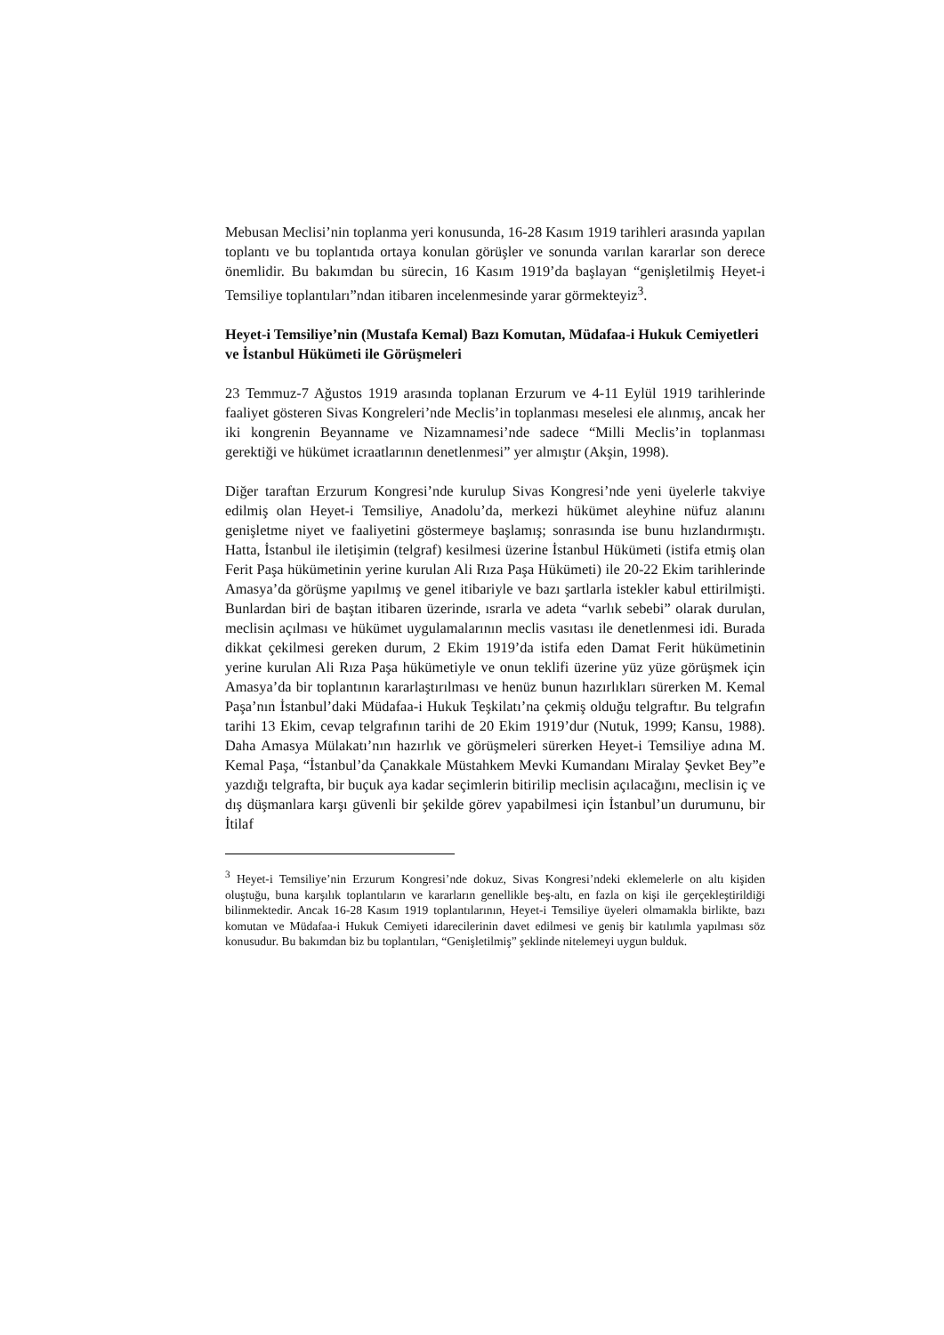Mebusan Meclisi’nin toplanma yeri konusunda, 16-28 Kasım 1919 tarihleri arasında yapılan toplantı ve bu toplantıda ortaya konulan görüşler ve sonunda varılan kararlar son derece önemlidir. Bu bakımdan bu sürecin, 16 Kasım 1919’da başlayan “genişletilmiş Heyet-i Temsiliye toplantıları”ndan itibaren incelenmesinde yarar görmekteyiz<sup>3</sup>.
Heyet-i Temsiliye’nin (Mustafa Kemal) Bazı Komutan, Müdafaa-i Hukuk Cemiyetleri ve İstanbul Hükümeti ile Görüşmeleri
23 Temmuz-7 Ağustos 1919 arasında toplanan Erzurum ve 4-11 Eylül 1919 tarihlerinde faaliyet gösteren Sivas Kongreleri’nde Meclis’in toplanması meselesi ele alınmış, ancak her iki kongrenin Beyanname ve Nizamnamesi’nde sadece “Milli Meclis’in toplanması gerektiği ve hükümet icraatlarının denetlenmesi” yer almıştır (Akşin, 1998).
Diğer taraftan Erzurum Kongresi’nde kurulup Sivas Kongresi’nde yeni üyelerle takviye edilmiş olan Heyet-i Temsiliye, Anadolu’da, merkezi hükümet aleyhine nüfuz alanını genişletme niyet ve faaliyetini göstermeye başlamış; sonrasında ise bunu hızlandırmıştı. Hatta, İstanbul ile iletişimin (telgraf) kesilmesi üzerine İstanbul Hükümeti (istifa etmiş olan Ferit Paşa hükümetinin yerine kurulan Ali Rıza Paşa Hükümeti) ile 20-22 Ekim tarihlerinde Amasya’da görüşme yapılmış ve genel itibariyle ve bazı şartlarla istekler kabul ettirilmişti. Bunlardan biri de baştan itibaren üzerinde, ısrarla ve adeta “varlık sebebi” olarak durulan, meclisin açılması ve hükümet uygulamalarının meclis vasıtası ile denetlenmesi idi. Burada dikkat çekilmesi gereken durum, 2 Ekim 1919’da istifa eden Damat Ferit hükümetinin yerine kurulan Ali Rıza Paşa hükümetiyle ve onun teklifi üzerine yüz yüze görüşmek için Amasya’da bir toplantının kararlaştırılması ve henüz bunun hazırlıkları sürerken M. Kemal Paşa’nın İstanbul’daki Müdafaa-i Hukuk Teşkilatı’na çekmiş olduğu telgraftır. Bu telgrafın tarihi 13 Ekim, cevap telgrafının tarihi de 20 Ekim 1919’dur (Nutuk, 1999; Kansu, 1988). Daha Amasya Mülakatı’nın hazırlık ve görüşmeleri sürerken Heyet-i Temsiliye adına M. Kemal Paşa, “İstanbul’da Çanakkale Müstahkem Mevki Kumandanı Miralay Şevket Bey”e yazdığı telgrafta, bir buçuk aya kadar seçimlerin bitirilip meclisin açılacağını, meclisin iç ve dış düşmanlara karşı güvenli bir şekilde görev yapabilmesi için İstanbul’un durumunu, bir İtilaf
<sup>3</sup> Heyet-i Temsiliye’nin Erzurum Kongresi’nde dokuz, Sivas Kongresi’ndeki eklemelerle on altı kişiden oluştuğu, buna karşılık toplantıların ve kararların genellikle beş-altı, en fazla on kişi ile gerçekleştirildiği bilinmektedir. Ancak 16-28 Kasım 1919 toplantılarının, Heyet-i Temsiliye üyeleri olmamakla birlikte, bazı komutan ve Müdafaa-i Hukuk Cemiyeti idarecilerinin davet edilmesi ve geniş bir katılımla yapılması söz konusudur. Bu bakımdan biz bu toplantıları, “Genişletilmiş” şeklinde nitelemeyi uygun bulduk.